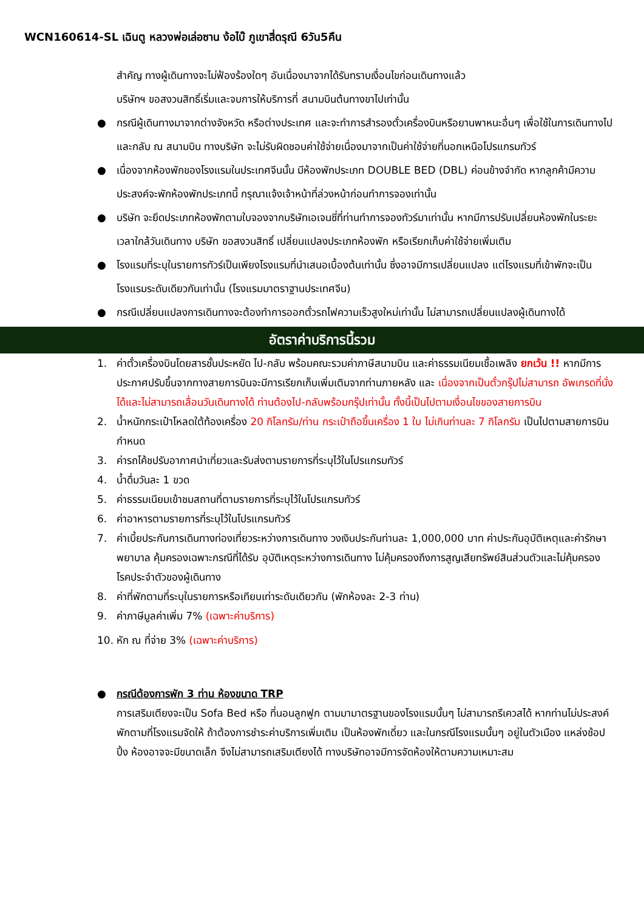WCN160614-SL เฉินตู หลวงพ่อเล่อซาน ง้อไบ๊ ภูเขาสี่ดรุณี 6วัน5คืน
สำคัญ ทางผู้เดินทางจะไม่ฟ้องร้องใดๆ อันเนื่องมาจากได้รับทราบเงื่อนไขก่อนเดินทางแล้ว
บริษัทฯ ขอสงวนสิทธิ์เริ่มและจบการให้บริการที่ สนามบินต้นทางขาไปเท่านั้น
● กรณีผู้เดินทางมาจากต่างจังหวัด หรือต่างประเทศ และจะทำการสำรองตั๋วเครื่องบินหรือยานพาหนะอื่นๆ เพื่อใช้ในการเดินทางไปและกลับ ณ สนามบิน ทางบริษัท จะไม่รับผิดชอบค่าใช้จ่ายเนื่องมาจากเป็นค่าใช้จ่ายที่นอกเหนือโปรแกรมทัวร์
● เนื่องจากห้องพักของโรงแรมในประเทศจีนนั้น มีห้องพักประเภท DOUBLE BED (DBL) ค่อนข้างจำกัด หากลูกค้ามีความประสงค์จะพักห้องพักประเภทนี้ กรุณาแจ้งเจ้าหน้าที่ล่วงหน้าก่อนทำการจองเท่านั้น
● บริษัท จะยึดประเภทห้องพักตามใบจองจากบริษัทเอเจนซี่ที่ท่านทำการจองทัวร์มาเท่านั้น หากมีการปรับเปลี่ยนห้องพักในระยะเวลาใกล้วันเดินทาง บริษัท ขอสงวนสิทธิ์ เปลี่ยนแปลงประเภทห้องพัก หรือเรียกเก็บค่าใช้จ่ายเพิ่มเติม
● โรงแรมที่ระบุในรายการทัวร์เป็นเพียงโรงแรมที่นำเสนอเบื้องต้นเท่านั้น ซึ่งอาจมีการเปลี่ยนแปลง แต่โรงแรมที่เข้าพักจะเป็นโรงแรมระดับเดียวกันเท่านั้น (โรงแรมมาตราฐานประเทศจีน)
● กรณีเปลี่ยนแปลงการเดินทางจะต้องทำการออกตั๋วรถไฟความเร็วสูงใหม่เท่านั้น ไม่สามารถเปลี่ยนแปลงผู้เดินทางได้
อัตราค่าบริการนี้รวม
1. ค่าตั๋วเครื่องบินโดยสารชั้นประหยัด ไป-กลับ พร้อมคณะรวมค่าภาษีสนามบิน และค่าธรรมเนียมเชื้อเพลิง ยกเว้น !! หากมีการประกาศปรับขึ้นจากทางสายการบินจะมีการเรียกเก็บเพิ่มเติมจากท่านภายหลัง และ เนื่องจากเป็นตั๋วกรุ๊ปไม่สามารถ อัพเกรดที่นั่งได้และไม่สามารถเลื่อนวันเดินทางได้ ท่านต้องไป-กลับพร้อมกรุ๊ปเท่านั้น ทั้งนี้เป็นไปตามเงื่อนไขของสายการบิน
2. น้ำหนักกระเป๋าโหลดใต้ท้องเครื่อง 20 กิโลกรัม/ท่าน กระเป๋าถือขึ้นเครื่อง 1 ใบ ไม่เกินท่านละ 7 กิโลกรัม เป็นไปตามสายการบินกำหนด
3. ค่ารถโค้ชปรับอากาศนำเที่ยวและรับส่งตามรายการที่ระบุไว้ในโปรแกรมทัวร์
4. น้ำดื่มวันละ 1 ขวด
5. ค่าธรรมเนียมเข้าชมสถานที่ตามรายการที่ระบุไว้ในโปรแกรมทัวร์
6. ค่าอาหารตามรายการที่ระบุไว้ในโปรแกรมทัวร์
7. ค่าเบี้ยประกันการเดินทางท่องเที่ยวระหว่างการเดินทาง วงเงินประกันท่านละ 1,000,000 บาท ค่าประกันอุบัติเหตุและค่ารักษาพยาบาล คุ้มครองเฉพาะกรณีที่ได้รับ อุบัติเหตุระหว่างการเดินทาง ไม่คุ้มครองถึงการสูญเสียทรัพย์สินส่วนตัวและไม่คุ้มครองโรคประจำตัวของผู้เดินทาง
8. ค่าที่พักตามที่ระบุในรายการหรือเทียบเท่าระดับเดียวกัน (พักห้องละ 2-3 ท่าน)
9. ค่าภาษีมูลค่าเพิ่ม 7% (เฉพาะค่าบริการ)
10. หัก ณ ที่จ่าย 3% (เฉพาะค่าบริการ)
● กรณีต้องการพัก 3 ท่าน ห้องขนาด TRP
การเสริมเตียงจะเป็น Sofa Bed หรือ ที่นอนลูกฟูก ตามมามาตรฐานของโรงแรมนั้นๆ ไม่สามารถรีเควสได้ หากท่านไม่ประสงค์พักตามที่โรงแรมจัดให้ ถ้าต้องการชำระค่าบริการเพิ่มเติม เป็นห้องพักเดี่ยว และในกรณีโรงแรมนั้นๆ อยู่ในตัวเมือง แหล่งช้อปปิ้ง ห้องอาจจะมีขนาดเล็ก จึงไม่สามารถเสริมเตียงได้ ทางบริษัทอาจมีการจัดห้องให้ตามความเหมาะสม